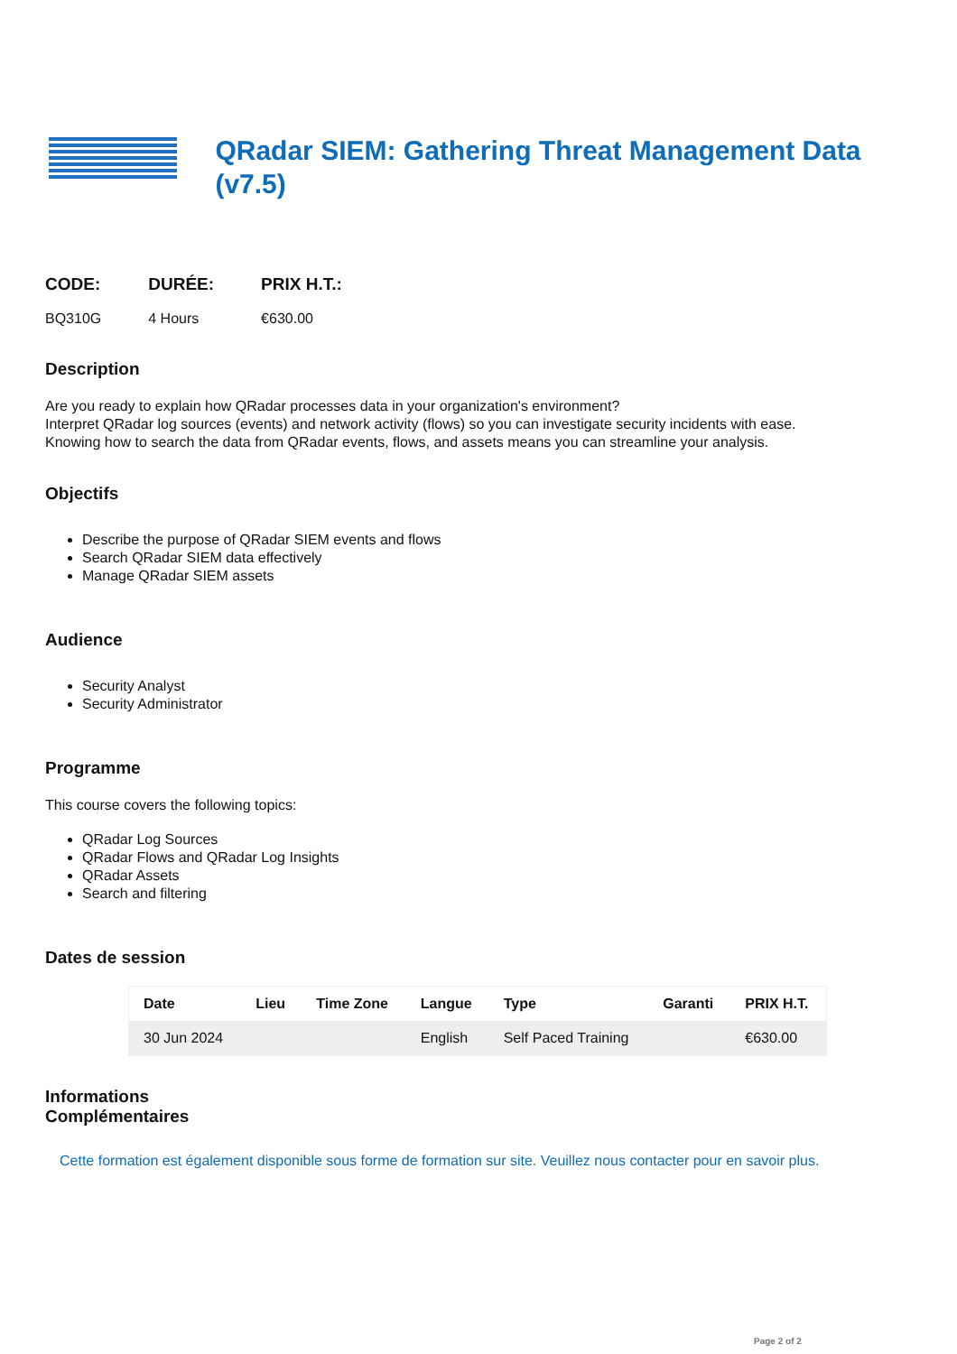QRadar SIEM: Gathering Threat Management Data (v7.5)
CODE:
BQ310G
DURÉE:
4 Hours
PRIX H.T.:
€630.00
Description
Are you ready to explain how QRadar processes data in your organization's environment?
Interpret QRadar log sources (events) and network activity (flows) so you can investigate security incidents with ease.
Knowing how to search the data from QRadar events, flows, and assets means you can streamline your analysis.
Objectifs
Describe the purpose of QRadar SIEM events and flows
Search QRadar SIEM data effectively
Manage QRadar SIEM assets
Audience
Security Analyst
Security Administrator
Programme
This course covers the following topics:
QRadar Log Sources
QRadar Flows and QRadar Log Insights
QRadar Assets
Search and filtering
Dates de session
| Date | Lieu | Time Zone | Langue | Type | Garanti | PRIX H.T. |
| --- | --- | --- | --- | --- | --- | --- |
| 30 Jun 2024 | | | English | Self Paced Training | | €630.00 |
Informations
Complémentaires
Cette formation est également disponible sous forme de formation sur site. Veuillez nous contacter pour en savoir plus.
Page 2 of 2